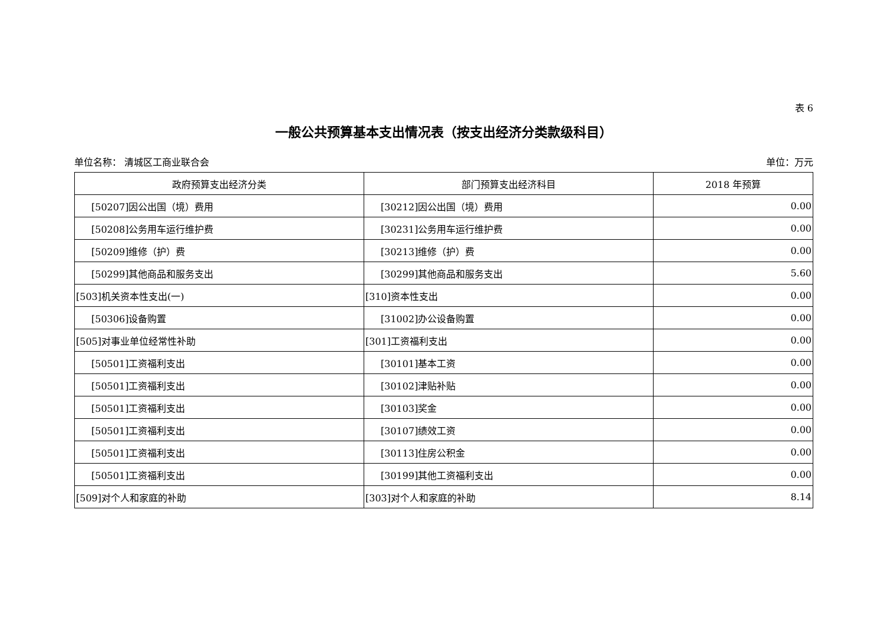表 6
一般公共预算基本支出情况表（按支出经济分类款级科目）
单位名称： 清城区工商业联合会 单位：万元
| 政府预算支出经济分类 | 部门预算支出经济科目 | 2018 年预算 |
| --- | --- | --- |
| [50207]因公出国（境）费用 | [30212]因公出国（境）费用 | 0.00 |
| [50208]公务用车运行维护费 | [30231]公务用车运行维护费 | 0.00 |
| [50209]维修（护）费 | [30213]维修（护）费 | 0.00 |
| [50299]其他商品和服务支出 | [30299]其他商品和服务支出 | 5.60 |
| [503]机关资本性支出(一) | [310]资本性支出 | 0.00 |
| [50306]设备购置 | [31002]办公设备购置 | 0.00 |
| [505]对事业单位经常性补助 | [301]工资福利支出 | 0.00 |
| [50501]工资福利支出 | [30101]基本工资 | 0.00 |
| [50501]工资福利支出 | [30102]津贴补贴 | 0.00 |
| [50501]工资福利支出 | [30103]奖金 | 0.00 |
| [50501]工资福利支出 | [30107]绩效工资 | 0.00 |
| [50501]工资福利支出 | [30113]住房公积金 | 0.00 |
| [50501]工资福利支出 | [30199]其他工资福利支出 | 0.00 |
| [509]对个人和家庭的补助 | [303]对个人和家庭的补助 | 8.14 |